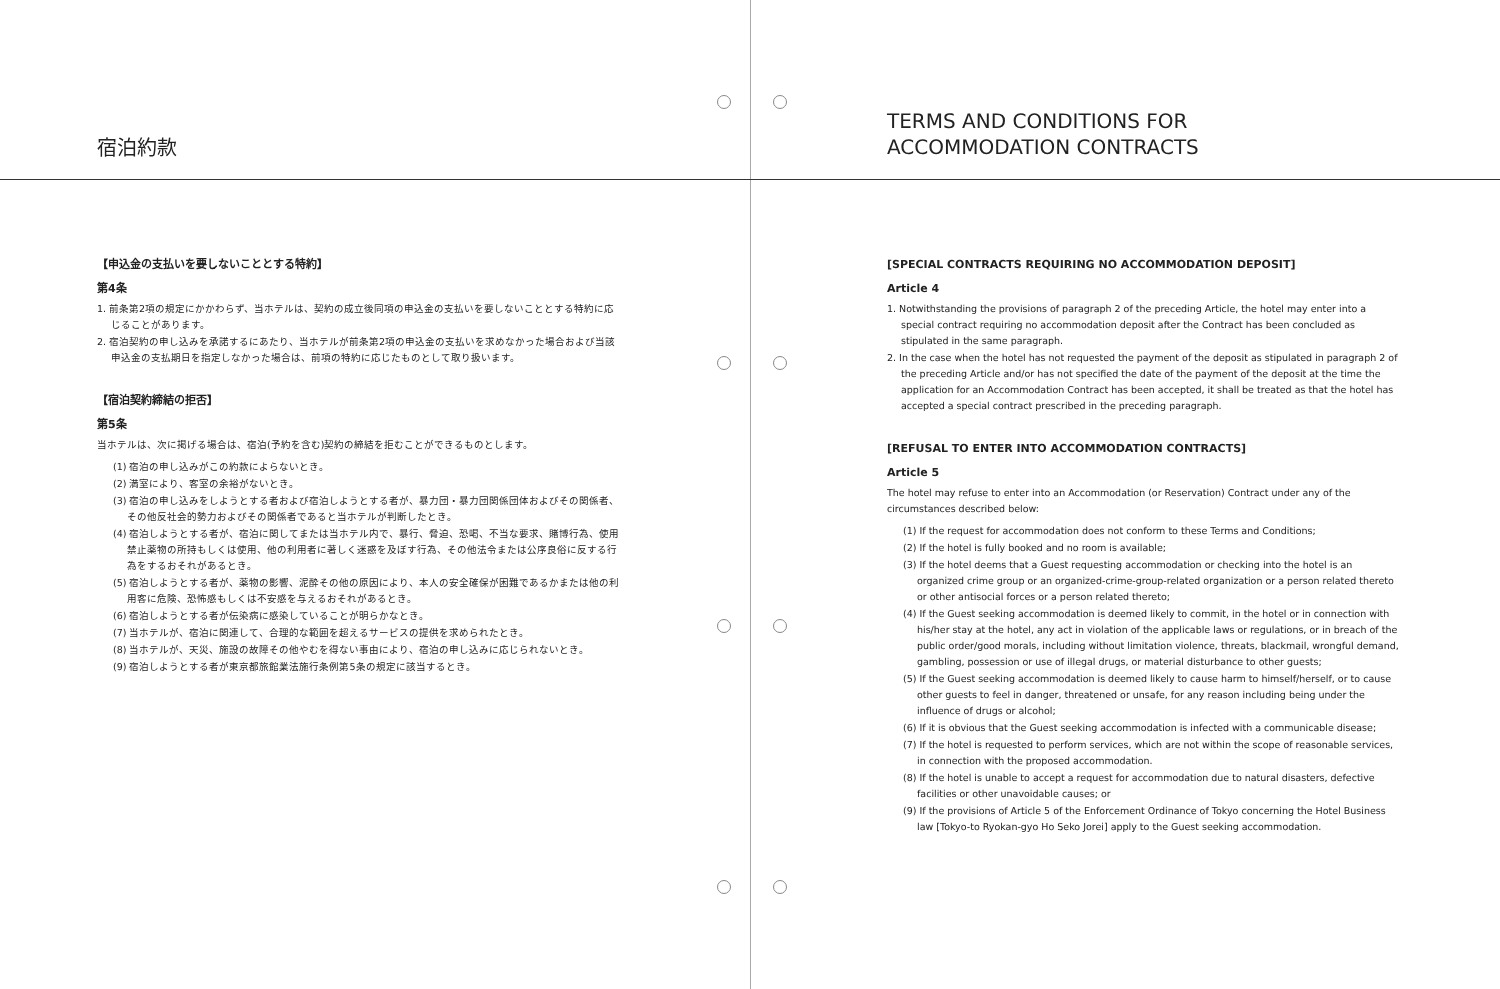宿泊約款
【申込金の支払いを要しないこととする特約】
第4条
1. 前条第2項の規定にかかわらず、当ホテルは、契約の成立後同項の申込金の支払いを要しないこととする特約に応じることがあります。
2. 宿泊契約の申し込みを承諾するにあたり、当ホテルが前条第2項の申込金の支払いを求めなかった場合および当該申込金の支払期日を指定しなかった場合は、前項の特約に応じたものとして取り扱います。
【宿泊契約締結の拒否】
第5条
当ホテルは、次に掲げる場合は、宿泊(予約を含む)契約の締結を拒むことができるものとします。
(1) 宿泊の申し込みがこの約款によらないとき。
(2) 満室により、客室の余裕がないとき。
(3) 宿泊の申し込みをしようとする者および宿泊しようとする者が、暴力団・暴力団関係団体およびその関係者、その他反社会的勢力およびその関係者であると当ホテルが判断したとき。
(4) 宿泊しようとする者が、宿泊に関してまたは当ホテル内で、暴行、脅迫、恐喝、不当な要求、賭博行為、使用禁止薬物の所持もしくは使用、他の利用者に著しく迷惑を及ぼす行為、その他法令または公序良俗に反する行為をするおそれがあるとき。
(5) 宿泊しようとする者が、薬物の影響、泥酔その他の原因により、本人の安全確保が困難であるかまたは他の利用客に危険、恐怖感もしくは不安感を与えるおそれがあるとき。
(6) 宿泊しようとする者が伝染病に感染していることが明らかなとき。
(7) 当ホテルが、宿泊に関連して、合理的な範囲を超えるサービスの提供を求められたとき。
(8) 当ホテルが、天災、施設の故障その他やむを得ない事由により、宿泊の申し込みに応じられないとき。
(9) 宿泊しようとする者が東京都旅館業法施行条例第5条の規定に該当するとき。
TERMS AND CONDITIONS FOR
ACCOMMODATION CONTRACTS
[SPECIAL CONTRACTS REQUIRING NO ACCOMMODATION DEPOSIT]
Article 4
1. Notwithstanding the provisions of paragraph 2 of the preceding Article, the hotel may enter into a special contract requiring no accommodation deposit after the Contract has been concluded as stipulated in the same paragraph.
2. In the case when the hotel has not requested the payment of the deposit as stipulated in paragraph 2 of the preceding Article and/or has not specified the date of the payment of the deposit at the time the application for an Accommodation Contract has been accepted, it shall be treated as that the hotel has accepted a special contract prescribed in the preceding paragraph.
[REFUSAL TO ENTER INTO ACCOMMODATION CONTRACTS]
Article 5
The hotel may refuse to enter into an Accommodation (or Reservation) Contract under any of the circumstances described below:
(1) If the request for accommodation does not conform to these Terms and Conditions;
(2) If the hotel is fully booked and no room is available;
(3) If the hotel deems that a Guest requesting accommodation or checking into the hotel is an organized crime group or an organized-crime-group-related organization or a person related thereto or other antisocial forces or a person related thereto;
(4) If the Guest seeking accommodation is deemed likely to commit, in the hotel or in connection with his/her stay at the hotel, any act in violation of the applicable laws or regulations, or in breach of the public order/good morals, including without limitation violence, threats, blackmail, wrongful demand, gambling, possession or use of illegal drugs, or material disturbance to other guests;
(5) If the Guest seeking accommodation is deemed likely to cause harm to himself/herself, or to cause other guests to feel in danger, threatened or unsafe, for any reason including being under the influence of drugs or alcohol;
(6) If it is obvious that the Guest seeking accommodation is infected with a communicable disease;
(7) If the hotel is requested to perform services, which are not within the scope of reasonable services, in connection with the proposed accommodation.
(8) If the hotel is unable to accept a request for accommodation due to natural disasters, defective facilities or other unavoidable causes; or
(9) If the provisions of Article 5 of the Enforcement Ordinance of Tokyo concerning the Hotel Business law [Tokyo-to Ryokan-gyo Ho Seko Jorei] apply to the Guest seeking accommodation.